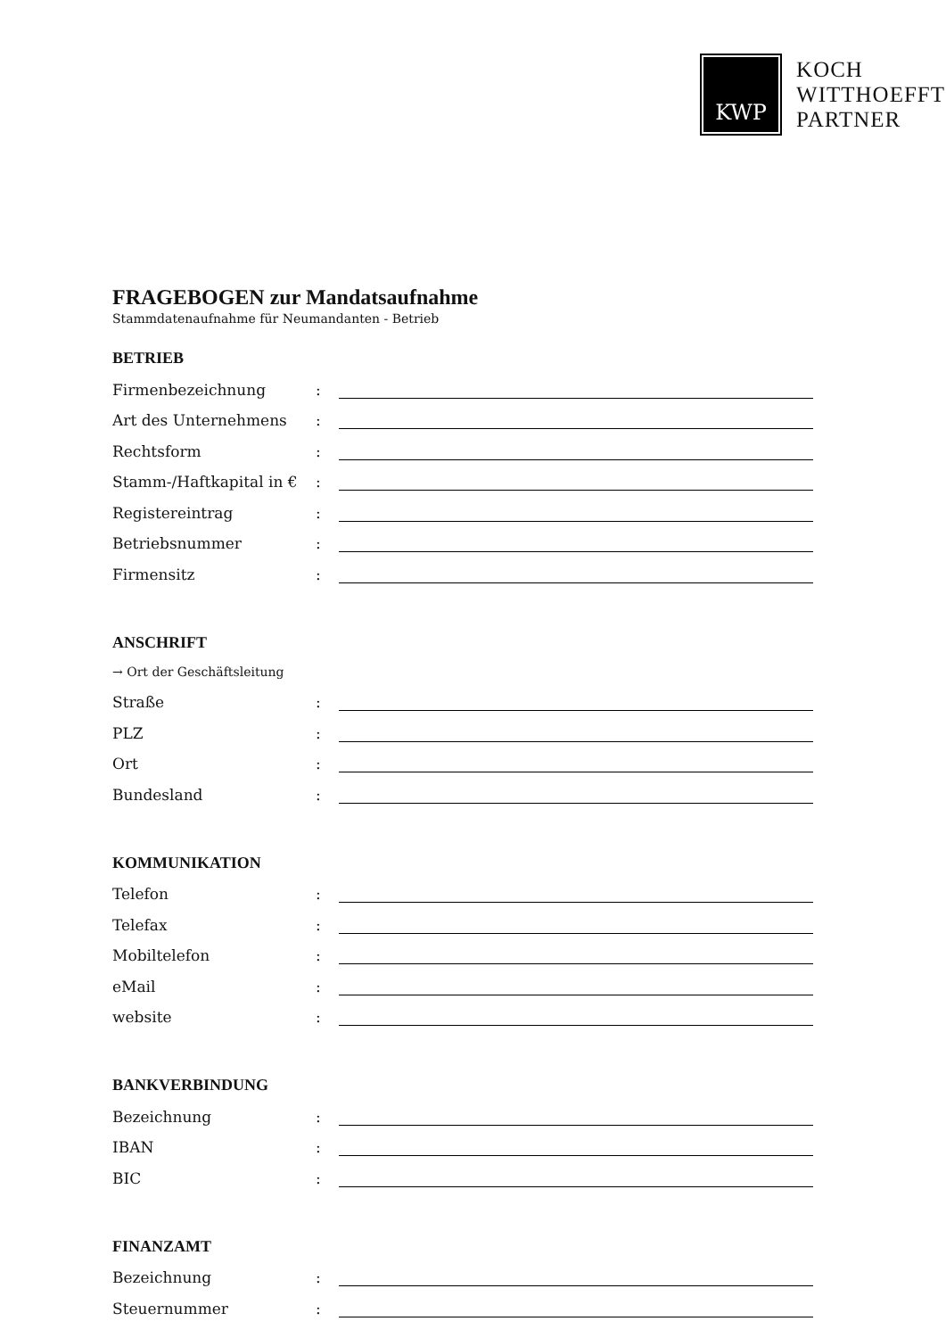KWP
KOCH
WITTHOEFFT
PARTNER
FRAGEBOGEN zur Mandatsaufnahme
Stammdatenaufnahme für Neumandanten - Betrieb
BETRIEB
Firmenbezeichnung:
Art des Unternehmens:
Rechtsform:
Stamm-/Haftkapital in €:
Registereintrag:
Betriebsnummer:
Firmensitz:
ANSCHRIFT
→ Ort der Geschäftsleitung
Straße:
PLZ:
Ort:
Bundesland:
KOMMUNIKATION
Telefon:
Telefax:
Mobiltelefon:
eMail:
website:
BANKVERBINDUNG
Bezeichnung:
IBAN:
BIC:
FINANZAMT
Bezeichnung:
Steuernummer: